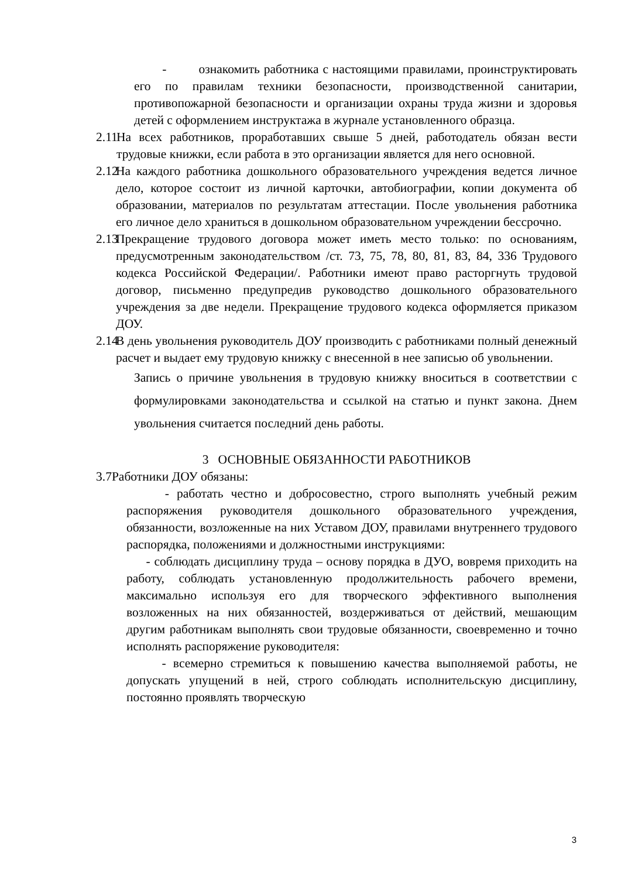- ознакомить работника с настоящими правилами, проинструктировать его по правилам техники безопасности, производственной санитарии, противопожарной безопасности и организации охраны труда жизни и здоровья детей с оформлением инструктажа в журнале установленного образца.
2.11
На всех работников, проработавших свыше 5 дней, работодатель обязан вести трудовые книжки, если работа в это организации является для него основной.
2.12
На каждого работника дошкольного образовательного учреждения ведется личное дело, которое состоит из личной карточки, автобиографии, копии документа об образовании, материалов по результатам аттестации. После увольнения работника его личное дело храниться в дошкольном образовательном учреждении бессрочно.
2.13
Прекращение трудового договора может иметь место только: по основаниям, предусмотренным законодательством /ст. 73, 75, 78, 80, 81, 83, 84, 336 Трудового кодекса Российской Федерации/. Работники имеют право расторгнуть трудовой договор, письменно предупредив руководство дошкольного образовательного учреждения за две недели. Прекращение трудового кодекса оформляется приказом ДОУ.
2.14
В день увольнения руководитель ДОУ производить с работниками полный денежный расчет и выдает ему трудовую книжку с внесенной в нее записью об увольнении.
Запись о причине увольнения в трудовую книжку вноситься в соответствии с формулировками законодательства и ссылкой на статью и пункт закона. Днем увольнения считается последний день работы.
3 ОСНОВНЫЕ ОБЯЗАННОСТИ РАБОТНИКОВ
3.7Работники ДОУ обязаны:
- работать честно и добросовестно, строго выполнять учебный режим распоряжения руководителя дошкольного образовательного учреждения, обязанности, возложенные на них Уставом ДОУ, правилами внутреннего трудового распорядка, положениями и должностными инструкциями:
- соблюдать дисциплину труда – основу порядка в ДУО, вовремя приходить на работу, соблюдать установленную продолжительность рабочего времени, максимально используя его для творческого эффективного выполнения возложенных на них обязанностей, воздерживаться от действий, мешающим другим работникам выполнять свои трудовые обязанности, своевременно и точно исполнять распоряжение руководителя:
- всемерно стремиться к повышению качества выполняемой работы, не допускать упущений в ней, строго соблюдать исполнительскую дисциплину, постоянно проявлять творческую
3